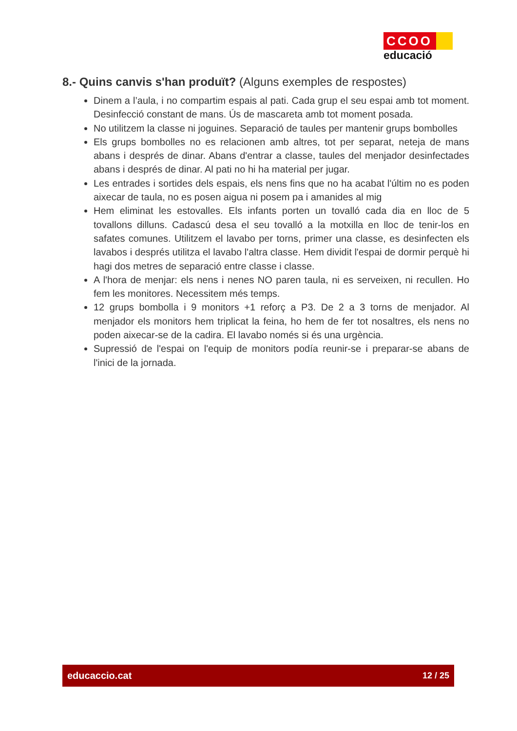CCOO
educació
8.- Quins canvis s'han produït? (Alguns exemples de respostes)
Dinem a l’aula, i no compartim espais al pati. Cada grup el seu espai amb tot moment. Desinfecció constant de mans. Ús de mascareta amb tot moment posada.
No utilitzem la classe ni joguines. Separació de taules per mantenir grups bombolles
Els grups bombolles no es relacionen amb altres, tot per separat, neteja de mans abans i després de dinar. Abans d'entrar a classe, taules del menjador desinfectades abans i després de dinar. Al pati no hi ha material per jugar.
Les entrades i sortides dels espais, els nens fins que no ha acabat l'últim no es poden aixecar de taula, no es posen aigua ni posem pa i amanides al mig
Hem eliminat les estovalles. Els infants porten un tovalló cada dia en lloc de 5 tovallons dilluns. Cadascú desa el seu tovalló a la motxilla en lloc de tenir-los en safates comunes. Utilitzem el lavabo per torns, primer una classe, es desinfecten els lavabos i després utilitza el lavabo l'altra classe. Hem dividit l'espai de dormir perquè hi hagi dos metres de separació entre classe i classe.
A l'hora de menjar: els nens i nenes NO paren taula, ni es serveixen, ni recullen. Ho fem les monitores. Necessitem més temps.
12 grups bombolla i 9 monitors +1 reforç a P3. De 2 a 3 torns de menjador. Al menjador els monitors hem triplicat la feina, ho hem de fer tot nosaltres, els nens no poden aixecar-se de la cadira. El lavabo només si és una urgència.
Supressió de l'espai on l'equip de monitors podía reunir-se i preparar-se abans de l'inici de la jornada.
educaccio.cat 12 / 25